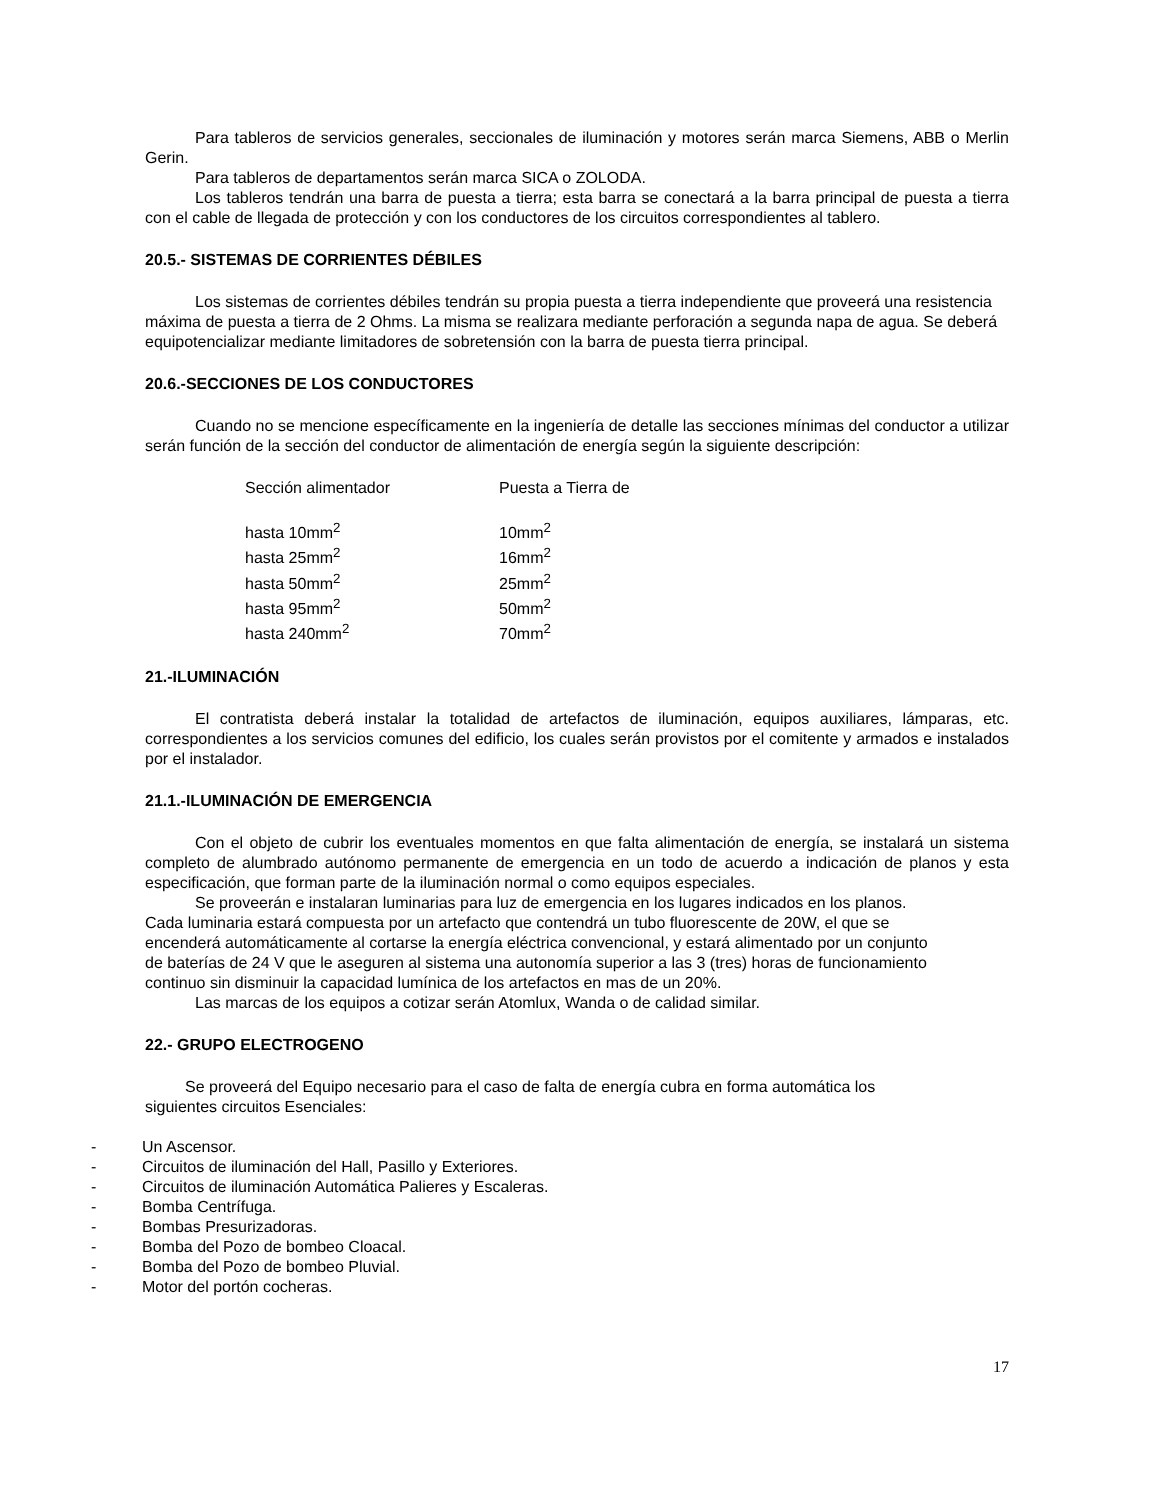Para tableros de servicios generales, seccionales de iluminación y motores serán marca Siemens, ABB o Merlin Gerin.
Para tableros de departamentos serán marca SICA o ZOLODA.
Los tableros tendrán una barra de puesta a tierra; esta barra se conectará a la barra principal de puesta a tierra con el cable de llegada de protección y con los conductores de los circuitos correspondientes al tablero.
20.5.- SISTEMAS DE CORRIENTES DÉBILES
Los sistemas de corrientes débiles tendrán su propia puesta a tierra independiente que proveerá una resistencia máxima de puesta a tierra de 2 Ohms. La misma se realizara mediante perforación a segunda napa de agua. Se deberá equipotencializar mediante limitadores de sobretensión con la barra de puesta tierra principal.
20.6.-SECCIONES DE LOS CONDUCTORES
Cuando no se mencione específicamente en la ingeniería de detalle las secciones mínimas del conductor a utilizar serán función de la sección del conductor de alimentación de energía según la siguiente descripción:
| Sección alimentador | Puesta a Tierra de |
| hasta 10mm<sup>2</sup> | 10mm<sup>2</sup> |
| hasta 25mm<sup>2</sup> | 16mm<sup>2</sup> |
| hasta 50mm<sup>2</sup> | 25mm<sup>2</sup> |
| hasta 95mm<sup>2</sup> | 50mm<sup>2</sup> |
| hasta 240mm<sup>2</sup> | 70mm<sup>2</sup> |
21.-ILUMINACIÓN
El contratista deberá instalar la totalidad de artefactos de iluminación, equipos auxiliares, lámparas, etc. correspondientes a los servicios comunes del edificio, los cuales serán provistos por el comitente y armados e instalados por el instalador.
21.1.-ILUMINACIÓN DE EMERGENCIA
Con el objeto de cubrir los eventuales momentos en que falta alimentación de energía, se instalará un sistema completo de alumbrado autónomo permanente de emergencia en un todo de acuerdo a indicación de planos y esta especificación, que forman parte de la iluminación normal o como equipos especiales.
Se proveerán e instalaran luminarias para luz de emergencia en los lugares indicados en los planos. Cada luminaria estará compuesta por un artefacto que contendrá un tubo fluorescente de 20W, el que se encenderá automáticamente al cortarse la energía eléctrica convencional, y estará alimentado por un conjunto de baterías de 24 V que le aseguren al sistema una autonomía superior a las 3 (tres) horas de funcionamiento continuo sin disminuir la capacidad lumínica de los artefactos en mas de un 20%.
Las marcas de los equipos a cotizar serán Atomlux, Wanda o de calidad similar.
22.- GRUPO ELECTROGENO
Se proveerá del Equipo necesario para el caso de falta de energía cubra en forma automática los siguientes circuitos Esenciales:
- Un Ascensor.
- Circuitos de iluminación del Hall, Pasillo y Exteriores.
- Circuitos de iluminación Automática Palieres y Escaleras.
- Bomba Centrífuga.
- Bombas Presurizadoras.
- Bomba del Pozo de bombeo Cloacal.
- Bomba del Pozo de bombeo Pluvial.
- Motor del portón cocheras.
17